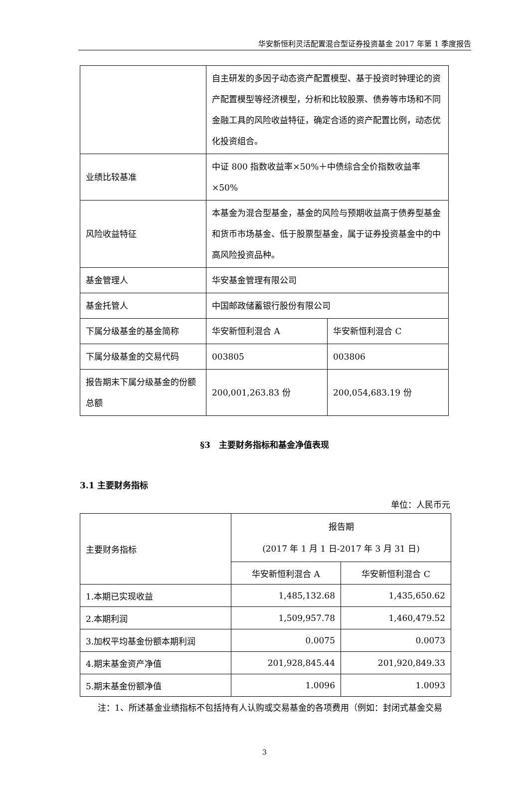华安新恒利灵活配置混合型证券投资基金 2017 年第 1 季度报告
| | 自主研发的多因子动态资产配置模型、基于投资时钟理论的资产配置模型等经济模型，分析和比较股票、债券等市场和不同金融工具的风险收益特征，确定合适的资产配置比例，动态优化投资组合。 | |
| 业绩比较基准 | 中证 800 指数收益率×50%＋中债综合全价指数收益率×50% | |
| 风险收益特征 | 本基金为混合型基金，基金的风险与预期收益高于债券型基金和货币市场基金、低于股票型基金，属于证券投资基金中的中高风险投资品种。 | |
| 基金管理人 | 华安基金管理有限公司 | |
| 基金托管人 | 中国邮政储蓄银行股份有限公司 | |
| 下属分级基金的基金简称 | 华安新恒利混合 A | 华安新恒利混合 C |
| 下属分级基金的交易代码 | 003805 | 003806 |
| 报告期末下属分级基金的份额总额 | 200,001,263.83 份 | 200,054,683.19 份 |
§3　主要财务指标和基金净值表现
3.1 主要财务指标
单位：人民币元
| 主要财务指标 | 报告期 (2017 年 1 月 1 日-2017 年 3 月 31 日) | |
| --- | --- | --- |
| | 华安新恒利混合 A | 华安新恒利混合 C |
| 1.本期已实现收益 | 1,485,132.68 | 1,435,650.62 |
| 2.本期利润 | 1,509,957.78 | 1,460,479.52 |
| 3.加权平均基金份额本期利润 | 0.0075 | 0.0073 |
| 4.期末基金资产净值 | 201,928,845.44 | 201,920,849.33 |
| 5.期末基金份额净值 | 1.0096 | 1.0093 |
注：1、所述基金业绩指标不包括持有人认购或交易基金的各项费用（例如：封闭式基金交易
3